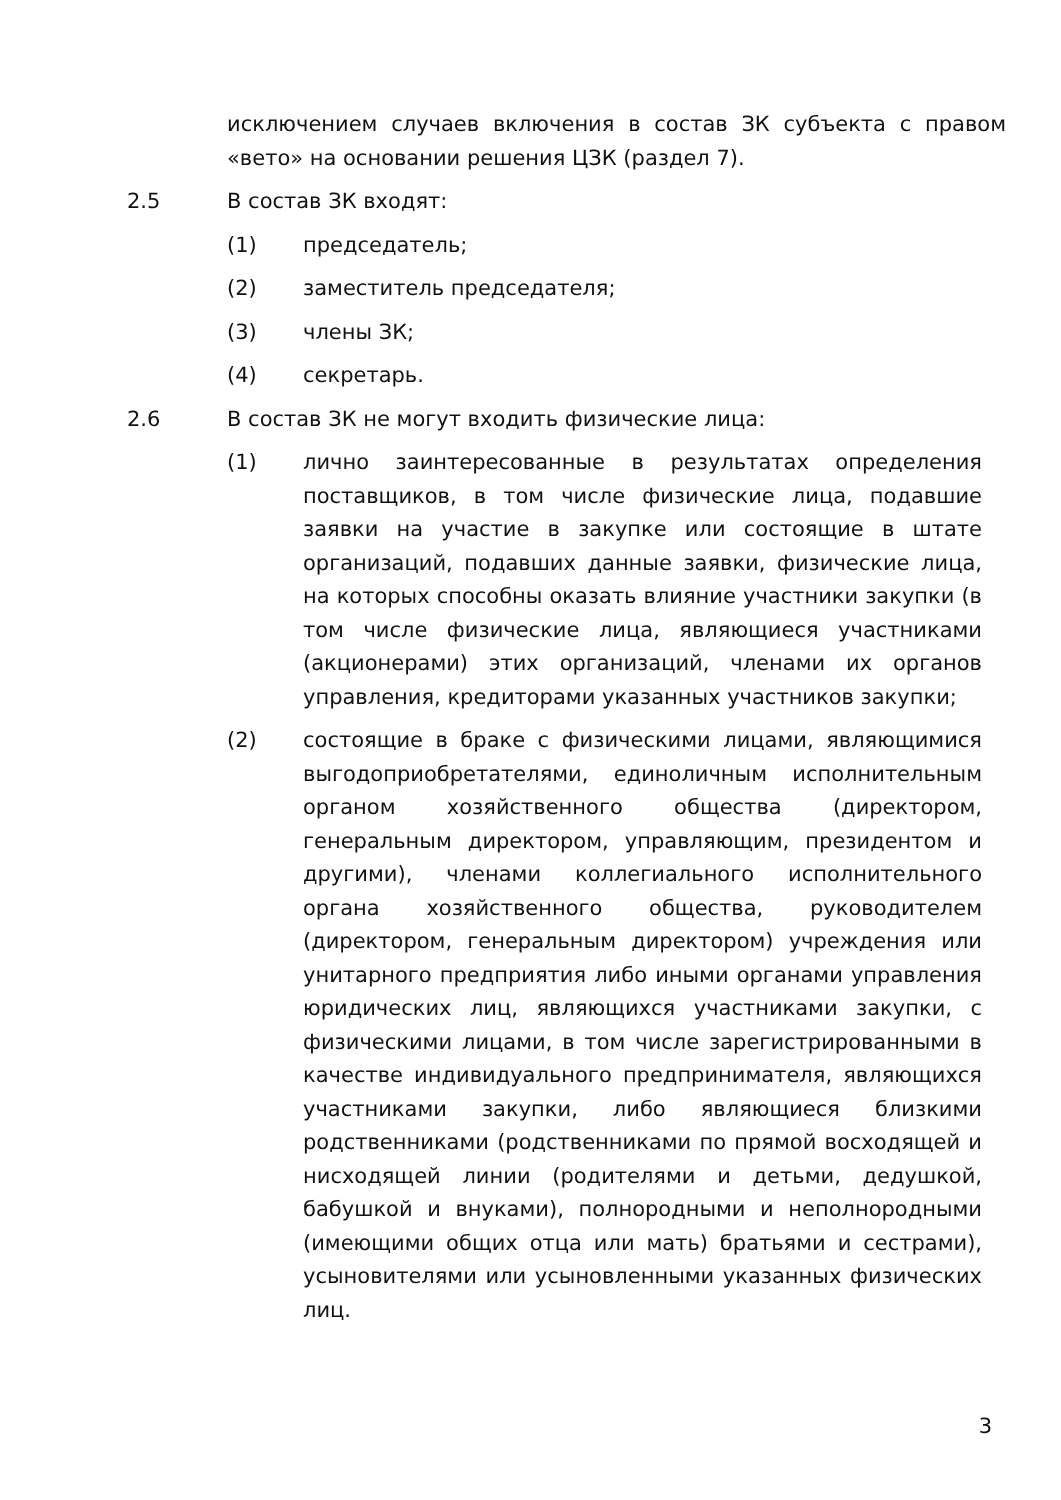исключением случаев включения в состав ЗК субъекта с правом «вето» на основании решения ЦЗК (раздел 7).
2.5 В состав ЗК входят:
(1) председатель;
(2) заместитель председателя;
(3) члены ЗК;
(4) секретарь.
2.6 В состав ЗК не могут входить физические лица:
(1) лично заинтересованные в результатах определения поставщиков, в том числе физические лица, подавшие заявки на участие в закупке или состоящие в штате организаций, подавших данные заявки, физические лица, на которых способны оказать влияние участники закупки (в том числе физические лица, являющиеся участниками (акционерами) этих организаций, членами их органов управления, кредиторами указанных участников закупки;
(2) состоящие в браке с физическими лицами, являющимися выгодоприобретателями, единоличным исполнительным органом хозяйственного общества (директором, генеральным директором, управляющим, президентом и другими), членами коллегиального исполнительного органа хозяйственного общества, руководителем (директором, генеральным директором) учреждения или унитарного предприятия либо иными органами управления юридических лиц, являющихся участниками закупки, с физическими лицами, в том числе зарегистрированными в качестве индивидуального предпринимателя, являющихся участниками закупки, либо являющиеся близкими родственниками (родственниками по прямой восходящей и нисходящей линии (родителями и детьми, дедушкой, бабушкой и внуками), полнородными и неполнородными (имеющими общих отца или мать) братьями и сестрами), усыновителями или усыновленными указанных физических лиц.
3